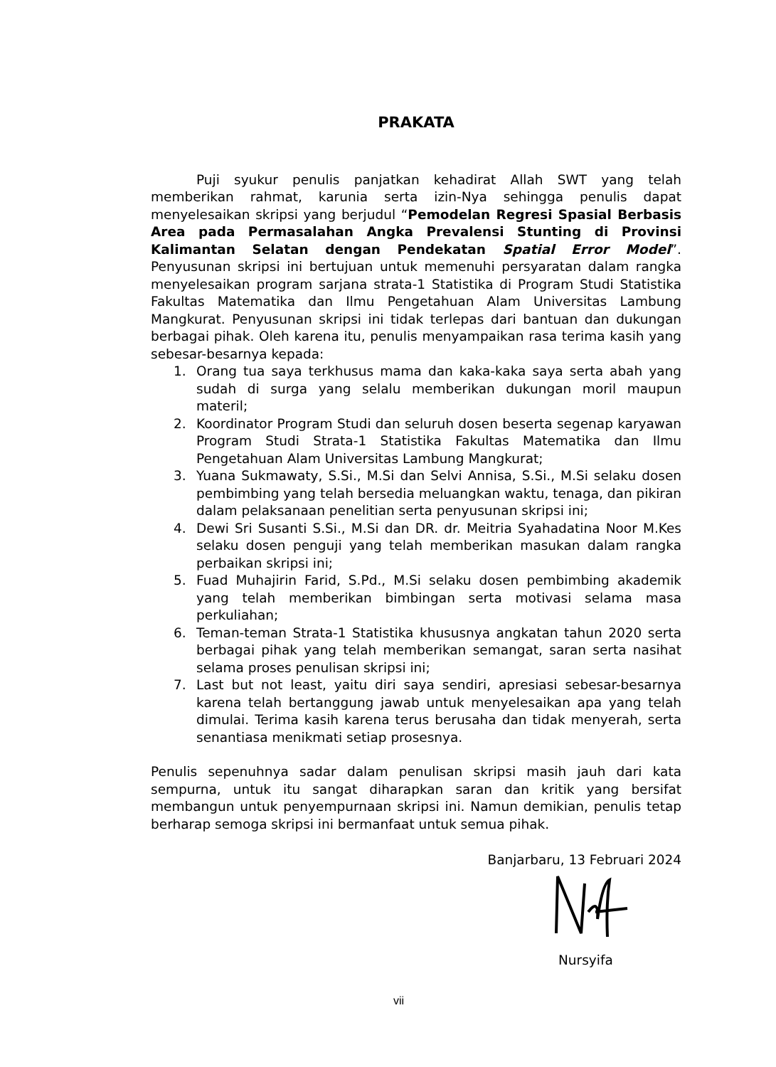PRAKATA
Puji syukur penulis panjatkan kehadirat Allah SWT yang telah memberikan rahmat, karunia serta izin-Nya sehingga penulis dapat menyelesaikan skripsi yang berjudul “Pemodelan Regresi Spasial Berbasis Area pada Permasalahan Angka Prevalensi Stunting di Provinsi Kalimantan Selatan dengan Pendekatan Spatial Error Model”. Penyusunan skripsi ini bertujuan untuk memenuhi persyaratan dalam rangka menyelesaikan program sarjana strata-1 Statistika di Program Studi Statistika Fakultas Matematika dan Ilmu Pengetahuan Alam Universitas Lambung Mangkurat. Penyusunan skripsi ini tidak terlepas dari bantuan dan dukungan berbagai pihak. Oleh karena itu, penulis menyampaikan rasa terima kasih yang sebesar-besarnya kepada:
1. Orang tua saya terkhusus mama dan kaka-kaka saya serta abah yang sudah di surga yang selalu memberikan dukungan moril maupun materil;
2. Koordinator Program Studi dan seluruh dosen beserta segenap karyawan Program Studi Strata-1 Statistika Fakultas Matematika dan Ilmu Pengetahuan Alam Universitas Lambung Mangkurat;
3. Yuana Sukmawaty, S.Si., M.Si dan Selvi Annisa, S.Si., M.Si selaku dosen pembimbing yang telah bersedia meluangkan waktu, tenaga, dan pikiran dalam pelaksanaan penelitian serta penyusunan skripsi ini;
4. Dewi Sri Susanti S.Si., M.Si dan DR. dr. Meitria Syahadatina Noor M.Kes selaku dosen penguji yang telah memberikan masukan dalam rangka perbaikan skripsi ini;
5. Fuad Muhajirin Farid, S.Pd., M.Si selaku dosen pembimbing akademik yang telah memberikan bimbingan serta motivasi selama masa perkuliahan;
6. Teman-teman Strata-1 Statistika khususnya angkatan tahun 2020 serta berbagai pihak yang telah memberikan semangat, saran serta nasihat selama proses penulisan skripsi ini;
7. Last but not least, yaitu diri saya sendiri, apresiasi sebesar-besarnya karena telah bertanggung jawab untuk menyelesaikan apa yang telah dimulai. Terima kasih karena terus berusaha dan tidak menyerah, serta senantiasa menikmati setiap prosesnya.
Penulis sepenuhnya sadar dalam penulisan skripsi masih jauh dari kata sempurna, untuk itu sangat diharapkan saran dan kritik yang bersifat membangun untuk penyempurnaan skripsi ini. Namun demikian, penulis tetap berharap semoga skripsi ini bermanfaat untuk semua pihak.
Banjarbaru, 13 Februari 2024
Nursyifa
vii